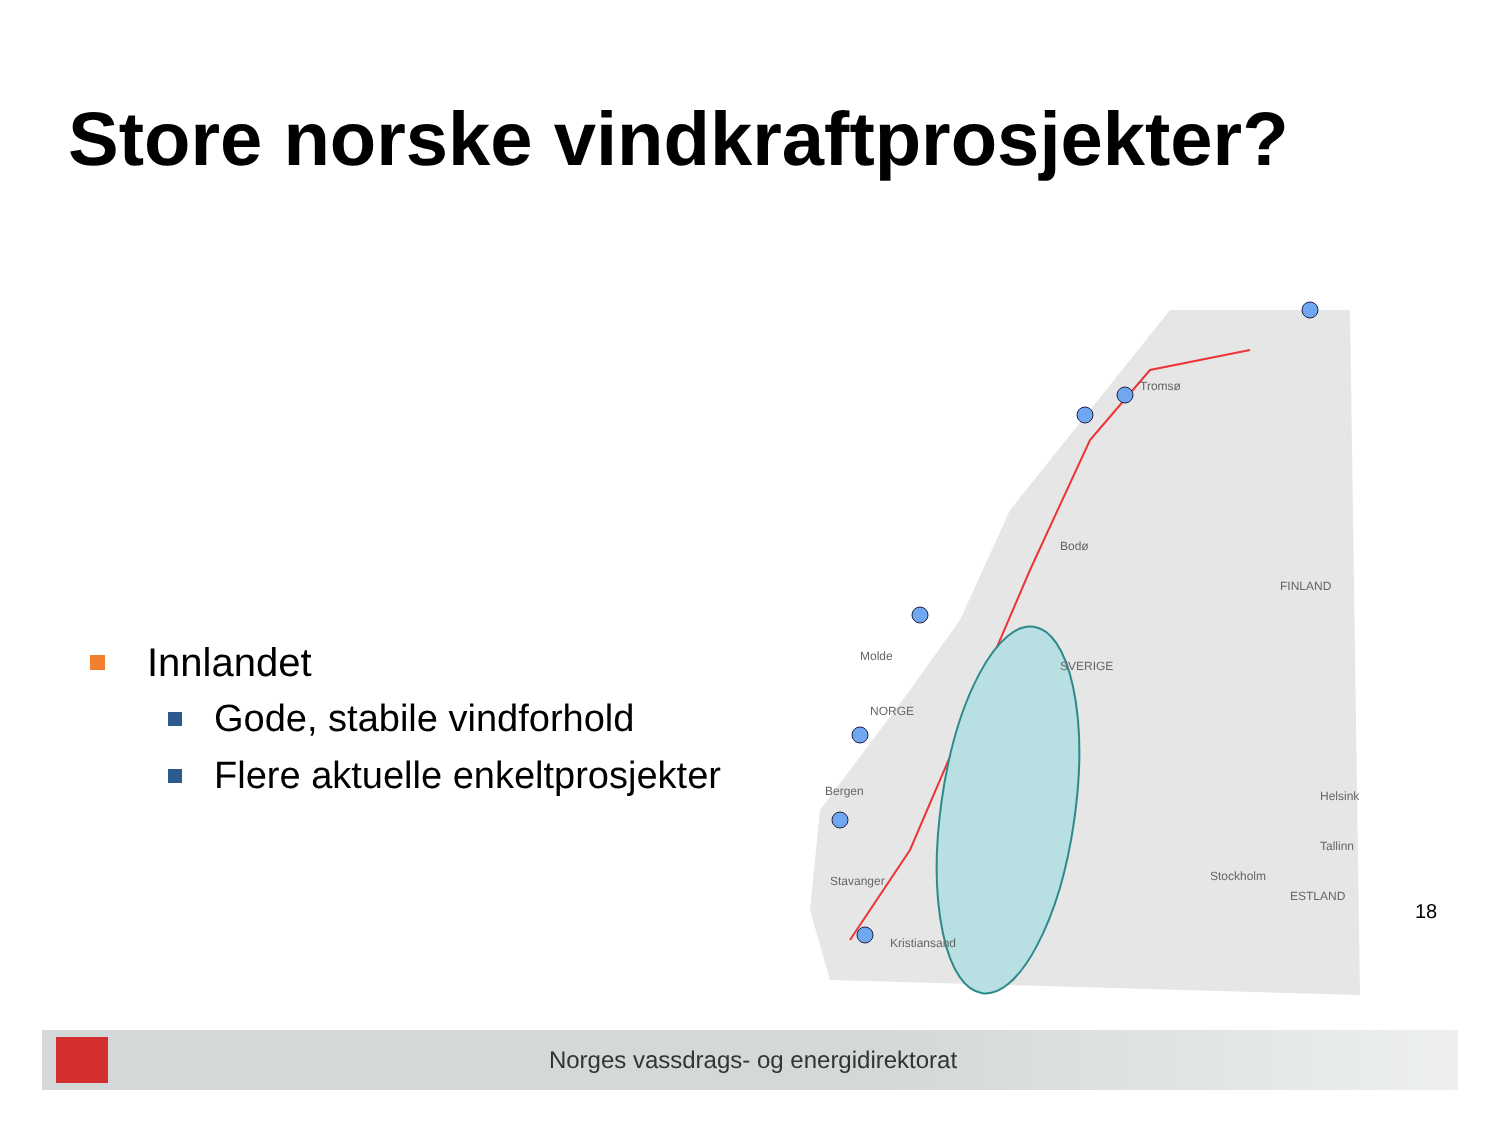Store norske vindkraftprosjekter?
Innlandet
Gode, stabile vindforhold
Flere aktuelle enkeltprosjekter
Tromsø
Bodø
Molde
NORGE
SVERIGE
Bergen
Stavanger
Kristiansand
Stockholm
FINLAND
Helsinki
Tallinn
ESTLAND
18
Norges vassdrags- og energidirektorat